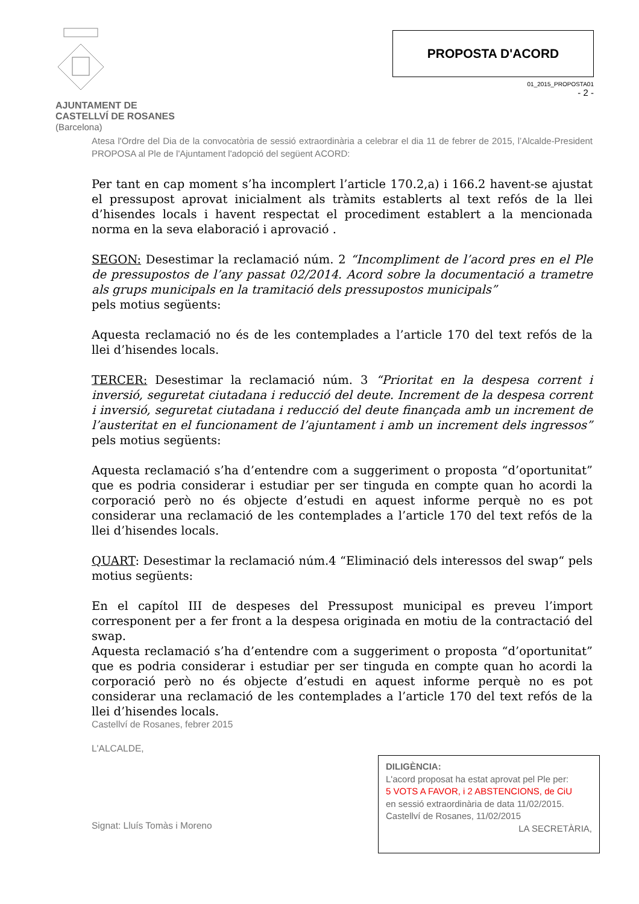AJUNTAMENT DE
CASTELLVÍ DE ROSANES
(Barcelona)
PROPOSTA D'ACORD
01_2015_PROPOSTA01
- 2 -
Atesa l'Ordre del Dia de la convocatòria de sessió extraordinària a celebrar el dia 11 de febrer de 2015, l’Alcalde-President PROPOSA al Ple de l'Ajuntament l'adopció del següent ACORD:
Per tant en cap moment s’ha incomplert l’article 170.2,a) i 166.2 havent-se ajustat el pressupost aprovat inicialment als tràmits establerts al text refós de la llei d’hisendes locals i havent respectat el procediment establert a la mencionada norma en la seva elaboració i aprovació .
SEGON: Desestimar la reclamació núm. 2 “Incompliment de l’acord pres en el Ple de pressupostos de l’any passat 02/2014. Acord sobre la documentació a trametre als grups municipals en la tramitació dels pressupostos municipals”
pels motius següents:
Aquesta reclamació no és de les contemplades a l’article 170 del text refós de la llei d’hisendes locals.
TERCER: Desestimar la reclamació núm. 3 “Prioritat en la despesa corrent i inversió, seguretat ciutadana i reducció del deute. Increment de la despesa corrent i inversió, seguretat ciutadana i reducció del deute finançada amb un increment de l’austeritat en el funcionament de l’ajuntament i amb un increment dels ingressos” pels motius següents:
Aquesta reclamació s’ha d’entendre com a suggeriment o proposta “d’oportunitat” que es podria considerar i estudiar per ser tinguda en compte quan ho acordi la corporació però no és objecte d’estudi en aquest informe perquè no es pot considerar una reclamació de les contemplades a l’article 170 del text refós de la llei d’hisendes locals.
QUART: Desestimar la reclamació núm.4 “Eliminació dels interessos del swap“ pels motius següents:
En el capítol III de despeses del Pressupost municipal es preveu l’import corresponent per a fer front a la despesa originada en motiu de la contractació del swap.
Aquesta reclamació s’ha d’entendre com a suggeriment o proposta “d’oportunitat” que es podria considerar i estudiar per ser tinguda en compte quan ho acordi la corporació però no és objecte d’estudi en aquest informe perquè no es pot considerar una reclamació de les contemplades a l’article 170 del text refós de la llei d’hisendes locals.
Castellví de Rosanes, febrer 2015
L'ALCALDE,
Signat: Lluís Tomàs i Moreno
DILIGÈNCIA:
L'acord proposat ha estat aprovat pel Ple per:
5 VOTS A FAVOR, i 2 ABSTENCIONS, de CiU
en sessió extraordinària de data 11/02/2015.
Castellví de Rosanes, 11/02/2015
LA SECRETÀRIA,